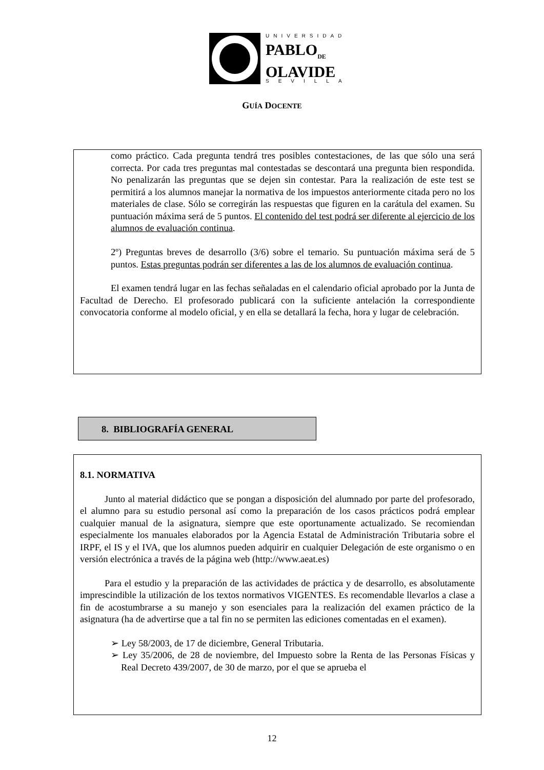UNIVERSIDAD
PABLO<sub>DE</sub>
OLAVIDE
SEVILLA
GUÍA DOCENTE
como práctico. Cada pregunta tendrá tres posibles contestaciones, de las que sólo una será correcta. Por cada tres preguntas mal contestadas se descontará una pregunta bien respondida. No penalizarán las preguntas que se dejen sin contestar. Para la realización de este test se permitirá a los alumnos manejar la normativa de los impuestos anteriormente citada pero no los materiales de clase. Sólo se corregirán las respuestas que figuren en la carátula del examen. Su puntuación máxima será de 5 puntos. El contenido del test podrá ser diferente al ejercicio de los alumnos de evaluación continua.
2º) Preguntas breves de desarrollo (3/6) sobre el temario. Su puntuación máxima será de 5 puntos. Estas preguntas podrán ser diferentes a las de los alumnos de evaluación continua.
El examen tendrá lugar en las fechas señaladas en el calendario oficial aprobado por la Junta de Facultad de Derecho. El profesorado publicará con la suficiente antelación la correspondiente convocatoria conforme al modelo oficial, y en ella se detallará la fecha, hora y lugar de celebración.
8. BIBLIOGRAFÍA GENERAL
8.1. NORMATIVA
Junto al material didáctico que se pongan a disposición del alumnado por parte del profesorado, el alumno para su estudio personal así como la preparación de los casos prácticos podrá emplear cualquier manual de la asignatura, siempre que este oportunamente actualizado. Se recomiendan especialmente los manuales elaborados por la Agencia Estatal de Administración Tributaria sobre el IRPF, el IS y el IVA, que los alumnos pueden adquirir en cualquier Delegación de este organismo o en versión electrónica a través de la página web (http://www.aeat.es)
Para el estudio y la preparación de las actividades de práctica y de desarrollo, es absolutamente imprescindible la utilización de los textos normativos VIGENTES. Es recomendable llevarlos a clase a fin de acostumbrarse a su manejo y son esenciales para la realización del examen práctico de la asignatura (ha de advertirse que a tal fin no se permiten las ediciones comentadas en el examen).
➢ Ley 58/2003, de 17 de diciembre, General Tributaria.
➢ Ley 35/2006, de 28 de noviembre, del Impuesto sobre la Renta de las Personas Físicas y Real Decreto 439/2007, de 30 de marzo, por el que se aprueba el
12